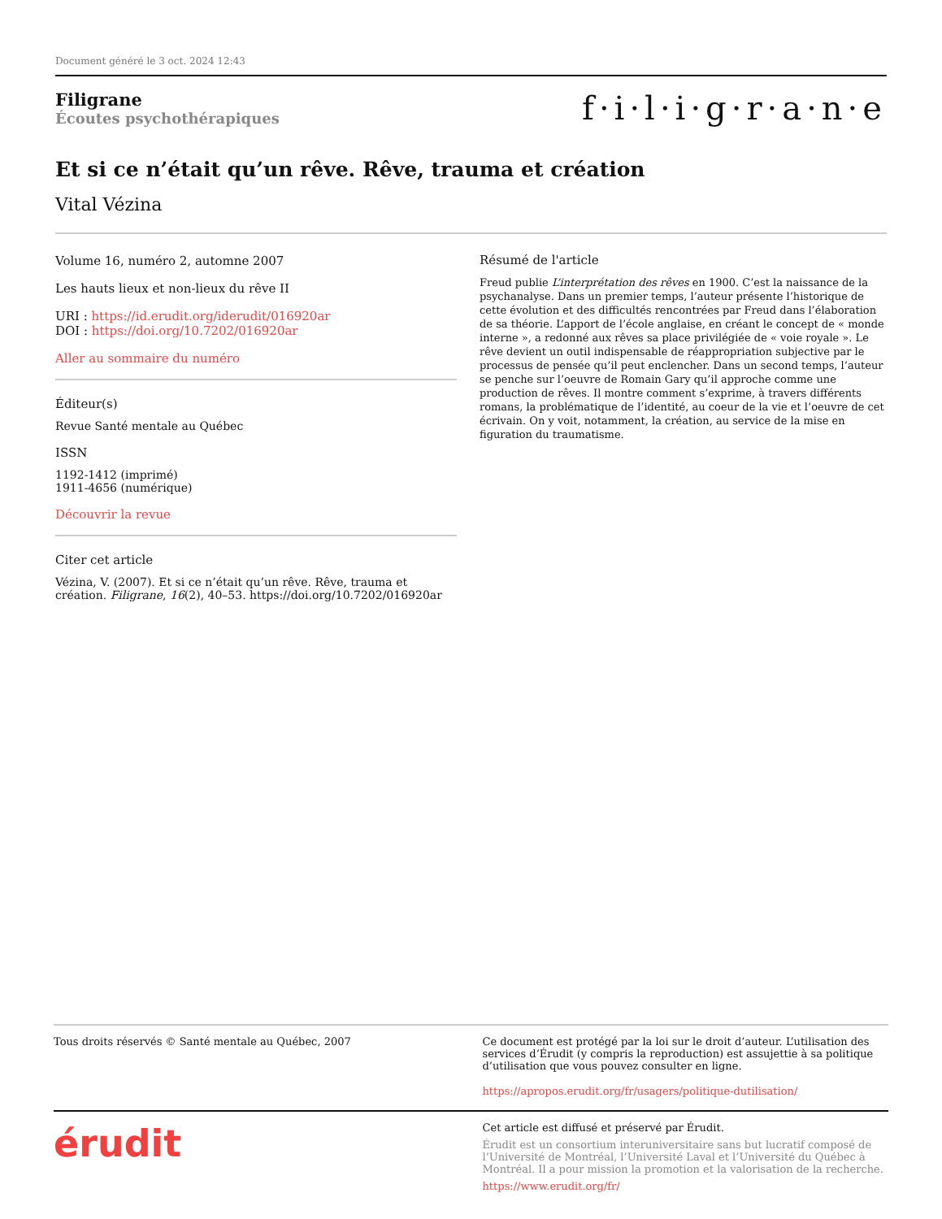Document généré le 3 oct. 2024 12:43
Filigrane
Écoutes psychothérapiques
f·i·l·i·g·r·a·n·e
Et si ce n’était qu’un rêve. Rêve, trauma et création
Vital Vézina
Volume 16, numéro 2, automne 2007
Les hauts lieux et non-lieux du rêve II
URI : https://id.erudit.org/iderudit/016920ar
DOI : https://doi.org/10.7202/016920ar
Aller au sommaire du numéro
Éditeur(s)
Revue Santé mentale au Québec
ISSN
1192-1412 (imprimé)
1911-4656 (numérique)
Découvrir la revue
Citer cet article
Vézina, V. (2007). Et si ce n’était qu’un rêve. Rêve, trauma et création. Filigrane, 16(2), 40–53. https://doi.org/10.7202/016920ar
Résumé de l'article
Freud publie L’interprétation des rêves en 1900. C’est la naissance de la psychanalyse. Dans un premier temps, l’auteur présente l’historique de cette évolution et des difficultés rencontrées par Freud dans l’élaboration de sa théorie. L’apport de l’école anglaise, en créant le concept de « monde interne », a redonné aux rêves sa place privilégiée de « voie royale ». Le rêve devient un outil indispensable de réappropriation subjective par le processus de pensée qu’il peut enclencher. Dans un second temps, l’auteur se penche sur l’oeuvre de Romain Gary qu’il approche comme une production de rêves. Il montre comment s’exprime, à travers différents romans, la problématique de l’identité, au coeur de la vie et l’oeuvre de cet écrivain. On y voit, notamment, la création, au service de la mise en figuration du traumatisme.
Tous droits réservés © Santé mentale au Québec, 2007
Ce document est protégé par la loi sur le droit d’auteur. L’utilisation des services d’Érudit (y compris la reproduction) est assujettie à sa politique d’utilisation que vous pouvez consulter en ligne.
https://apropos.erudit.org/fr/usagers/politique-dutilisation/
érudit
Cet article est diffusé et préservé par Érudit.
Érudit est un consortium interuniversitaire sans but lucratif composé de l’Université de Montréal, l’Université Laval et l’Université du Québec à Montréal. Il a pour mission la promotion et la valorisation de la recherche.
https://www.erudit.org/fr/